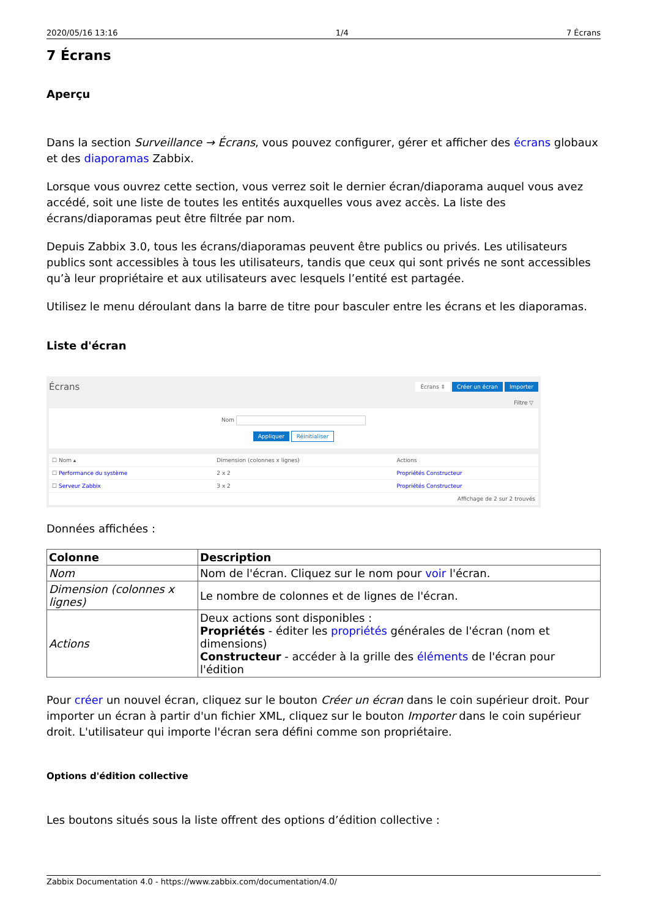2020/05/16 13:16 1/4 7 Écrans
7 Écrans
Aperçu
Dans la section Surveillance → Écrans, vous pouvez configurer, gérer et afficher des écrans globaux et des diaporamas Zabbix.
Lorsque vous ouvrez cette section, vous verrez soit le dernier écran/diaporama auquel vous avez accédé, soit une liste de toutes les entités auxquelles vous avez accès. La liste des écrans/diaporamas peut être filtrée par nom.
Depuis Zabbix 3.0, tous les écrans/diaporamas peuvent être publics ou privés. Les utilisateurs publics sont accessibles à tous les utilisateurs, tandis que ceux qui sont privés ne sont accessibles qu’à leur propriétaire et aux utilisateurs avec lesquels l’entité est partagée.
Utilisez le menu déroulant dans la barre de titre pour basculer entre les écrans et les diaporamas.
Liste d'écran
Écrans Écrans ⇕ Créer un écran Importer
Filtre ▽
Nom
Appliquer Réinitialiser
| ☐ Nom ▴ | Dimension (colonnes x lignes) | Actions |
| ☐ Performance du système | 2 x 2 | Propriétés Constructeur |
| ☐ Serveur Zabbix | 3 x 2 | Propriétés Constructeur |
| Affichage de 2 sur 2 trouvés | | |
Données affichées :
| Colonne | Description |
| --- | --- |
| Nom | Nom de l'écran. Cliquez sur le nom pour voir l'écran. |
| Dimension (colonnes x lignes) | Le nombre de colonnes et de lignes de l'écran. |
| Actions | Deux actions sont disponibles : Propriétés - éditer les propriétés générales de l'écran (nom et dimensions) Constructeur - accéder à la grille des éléments de l'écran pour l'édition |
Pour créer un nouvel écran, cliquez sur le bouton Créer un écran dans le coin supérieur droit. Pour importer un écran à partir d'un fichier XML, cliquez sur le bouton Importer dans le coin supérieur droit. L'utilisateur qui importe l'écran sera défini comme son propriétaire.
Options d'édition collective
Les boutons situés sous la liste offrent des options d’édition collective :
Zabbix Documentation 4.0 - https://www.zabbix.com/documentation/4.0/